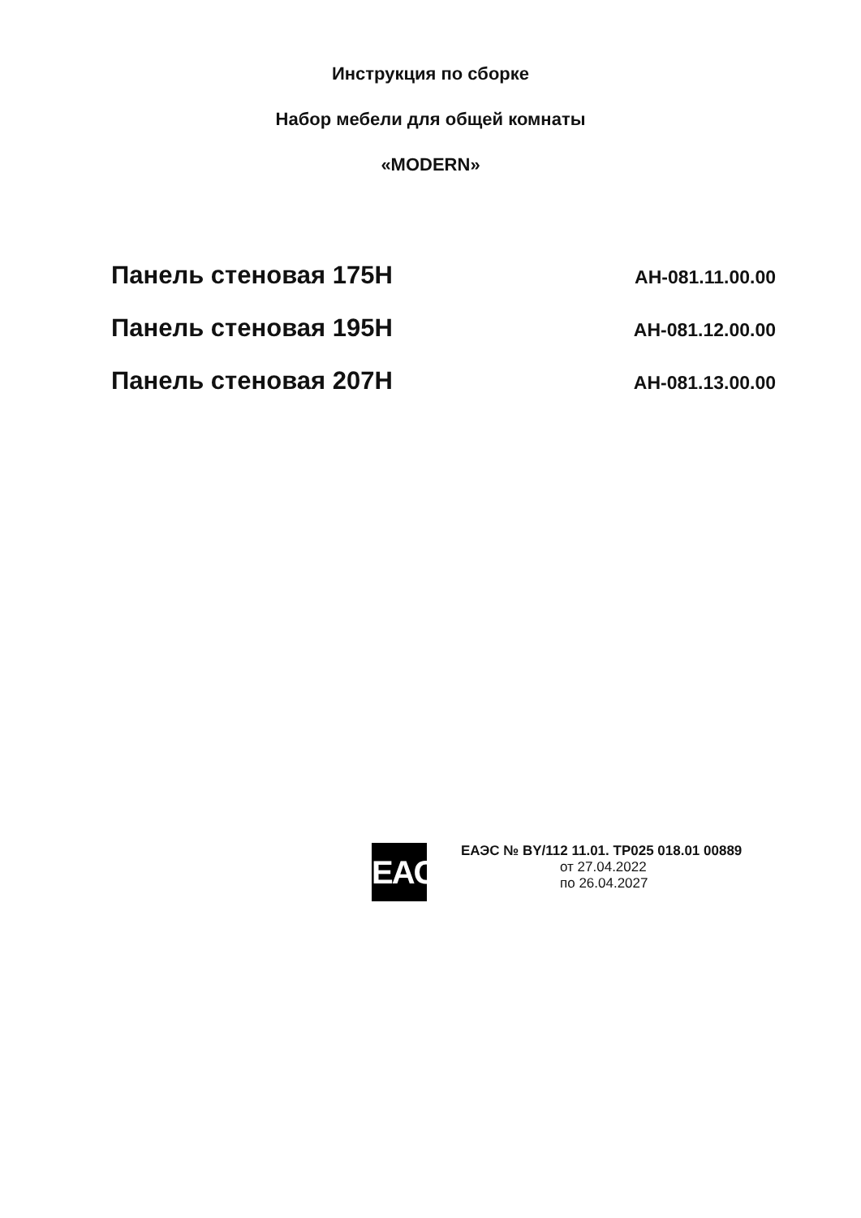Инструкция по сборке
Набор мебели для общей комнаты
«MODERN»
Панель стеновая 175Н АН-081.11.00.00
Панель стеновая 195Н АН-081.12.00.00
Панель стеновая 207Н АН-081.13.00.00
EAC
ЕАЭС № BY/112 11.01. ТР025 018.01 00889
от 27.04.2022
по 26.04.2027